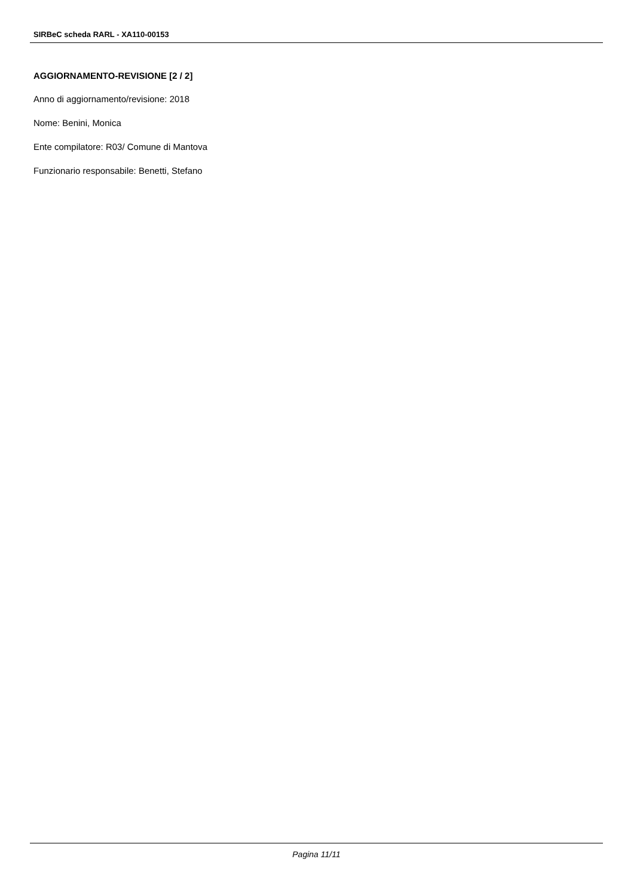SIRBeC scheda RARL - XA110-00153
AGGIORNAMENTO-REVISIONE [2 / 2]
Anno di aggiornamento/revisione: 2018
Nome: Benini, Monica
Ente compilatore: R03/ Comune di Mantova
Funzionario responsabile: Benetti, Stefano
Pagina 11/11